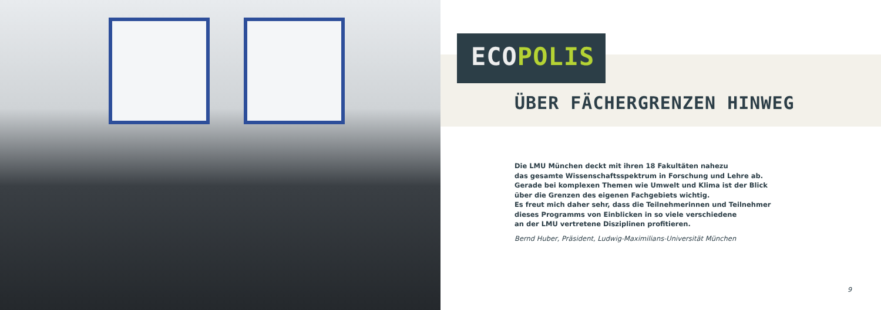ECOPOLIS
ÜBER FÄCHERGRENZEN HINWEG
Die LMU München deckt mit ihren 18 Fakultäten nahezu
das gesamte Wissenschaftsspektrum in Forschung und Lehre ab.
Gerade bei komplexen Themen wie Umwelt und Klima ist der Blick
über die Grenzen des eigenen Fachgebiets wichtig.
Es freut mich daher sehr, dass die Teilnehmerinnen und Teilnehmer
dieses Programms von Einblicken in so viele verschiedene
an der LMU vertretene Disziplinen profitieren.
Bernd Huber, Präsident, Ludwig-Maximilians-Universität München
9